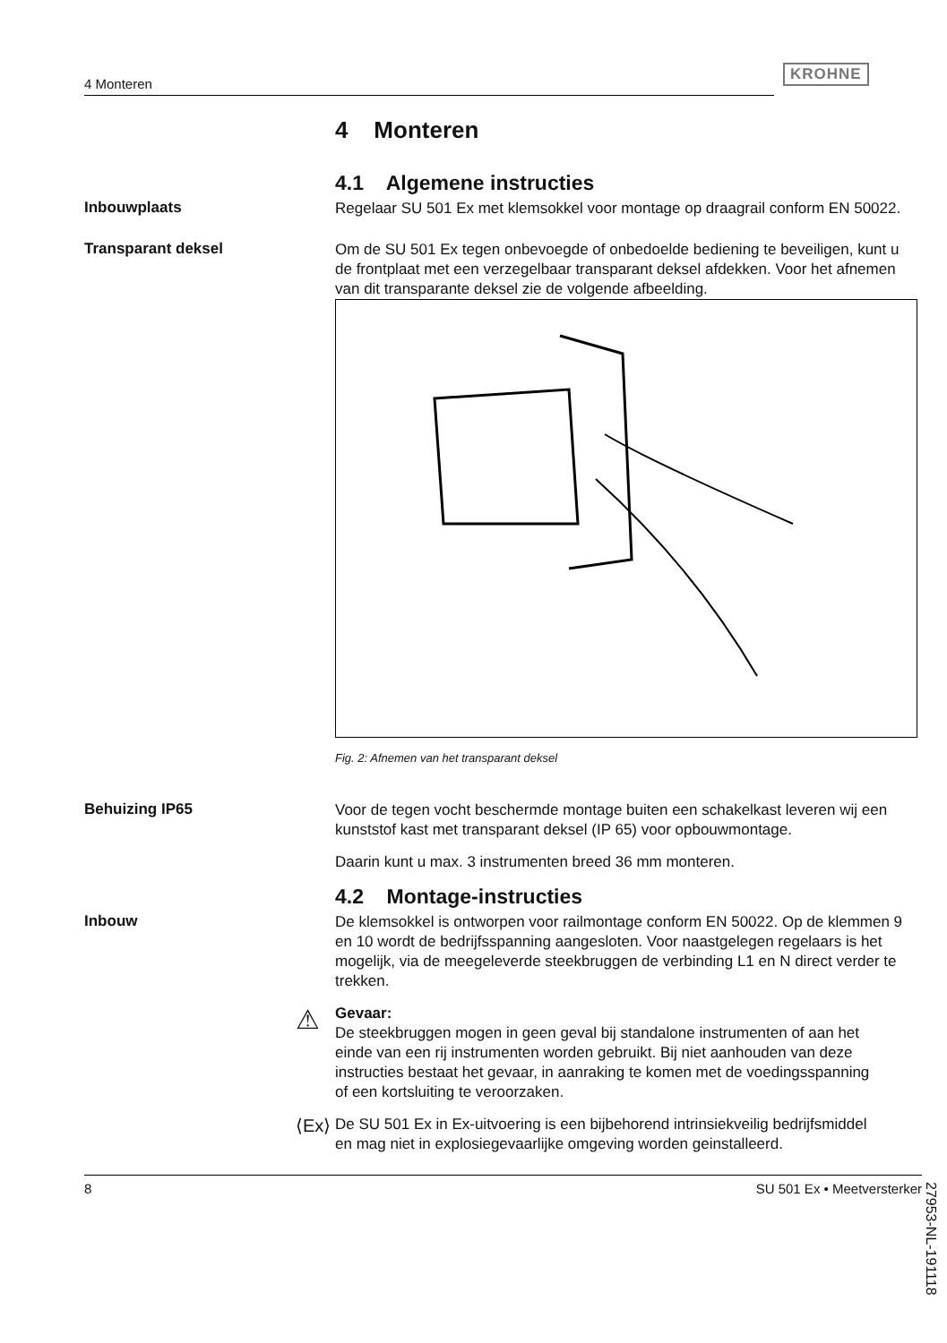4 Monteren
KROHNE
4 Monteren
4.1 Algemene instructies
Inbouwplaats
Regelaar SU 501 Ex met klemsokkel voor montage op draagrail conform EN 50022.
Transparant deksel
Om de SU 501 Ex tegen onbevoegde of onbedoelde bediening te beveiligen, kunt u de frontplaat met een verzegelbaar transparant deksel afdekken. Voor het afnemen van dit transparante deksel zie de volgende afbeelding.
Fig. 2: Afnemen van het transparant deksel
Behuizing IP65
Voor de tegen vocht beschermde montage buiten een schakelkast leveren wij een kunststof kast met transparant deksel (IP 65) voor opbouwmontage.
Daarin kunt u max. 3 instrumenten breed 36 mm monteren.
4.2 Montage-instructies
Inbouw
De klemsokkel is ontworpen voor railmontage conform EN 50022. Op de klemmen 9 en 10 wordt de bedrijfsspanning aangesloten. Voor naastgelegen regelaars is het mogelijk, via de meegeleverde steek­bruggen de verbinding L1 en N direct verder te trekken.
⚠
Gevaar:
De steekbruggen mogen in geen geval bij standalone instrumenten of aan het einde van een rij instrumenten worden gebruikt. Bij niet aanhouden van deze instructies bestaat het gevaar, in aanraking te komen met de voedingsspanning of een kortsluiting te veroorzaken.
⟨Ex⟩
De SU 501 Ex in Ex-uitvoering is een bijbehorend intrinsiekveilig bedrijfsmiddel en mag niet in explosiegevaarlijke omgeving worden geinstalleerd.
27953-NL-191118
8 SU 501 Ex • Meetversterker